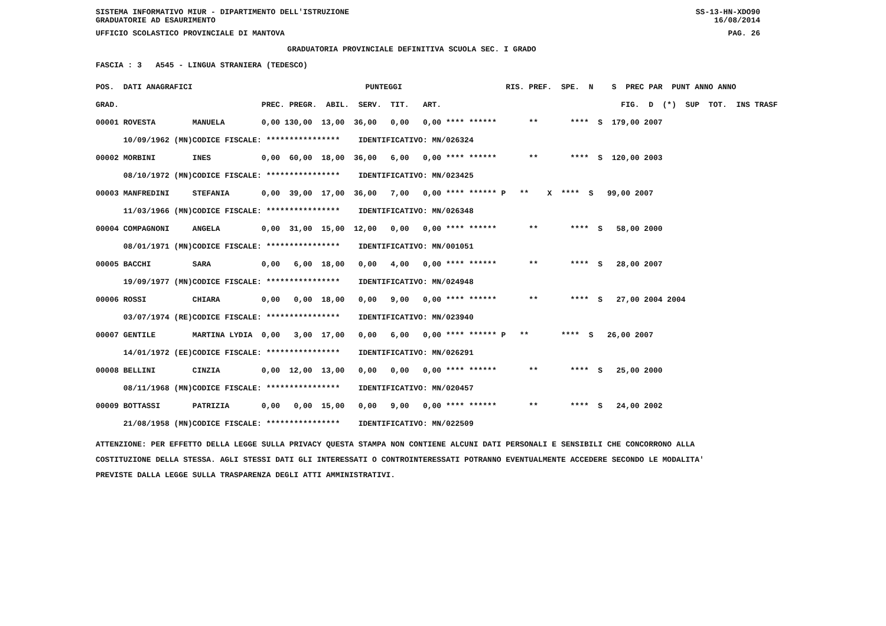SISTEMA INFORMATIVO MIUR - DIPARTIMENTO DELL'ISTRUZIONE
GRADUATORIE AD ESAURIMENTO SS-13-HN-XDO90
16/08/2014
UFFICIO SCOLASTICO PROVINCIALE DI MANTOVA PAG. 26
GRADUATORIA PROVINCIALE DEFINITIVA SCUOLA SEC. I GRADO
FASCIA : 3 A545 - LINGUA STRANIERA (TEDESCO)
| POS. DATI ANAGRAFICI | | PUNTEGGI | | RIS. PREF. SPE. N S PREC PAR PUNT ANNO ANNO |
| --- | --- | --- | --- | --- |
| GRAD. | | PREC. PREGR. ABIL. SERV. TIT. ART. | | FIG. D (*) SUP TOT. INS TRASF |
| 00001 ROVESTA | MANUELA | 0,00 130,00 13,00 36,00 0,00 0,00 **** ****** | | ** **** S 179,00 2007 |
| 10/09/1962 (MN) | CODICE FISCALE: **************** IDENTIFICATIVO: MN/026324 | | | |
| 00002 MORBINI | INES | 0,00 60,00 18,00 36,00 6,00 0,00 **** ****** | | ** **** S 120,00 2003 |
| 08/10/1972 (MN) | CODICE FISCALE: **************** IDENTIFICATIVO: MN/023425 | | | |
| 00003 MANFREDINI | STEFANIA | 0,00 39,00 17,00 36,00 7,00 0,00 **** ****** P | | ** X **** S 99,00 2007 |
| 11/03/1966 (MN) | CODICE FISCALE: **************** IDENTIFICATIVO: MN/026348 | | | |
| 00004 COMPAGNONI | ANGELA | 0,00 31,00 15,00 12,00 0,00 0,00 **** ****** | | ** **** S 58,00 2000 |
| 08/01/1971 (MN) | CODICE FISCALE: **************** IDENTIFICATIVO: MN/001051 | | | |
| 00005 BACCHI | SARA | 0,00 6,00 18,00 0,00 4,00 0,00 **** ****** | | ** **** S 28,00 2007 |
| 19/09/1977 (MN) | CODICE FISCALE: **************** IDENTIFICATIVO: MN/024948 | | | |
| 00006 ROSSI | CHIARA | 0,00 0,00 18,00 0,00 9,00 0,00 **** ****** | | ** **** S 27,00 2004 2004 |
| 03/07/1974 (RE) | CODICE FISCALE: **************** IDENTIFICATIVO: MN/023940 | | | |
| 00007 GENTILE | MARTINA LYDIA | 0,00 3,00 17,00 0,00 6,00 0,00 **** ****** P | | ** **** S 26,00 2007 |
| 14/01/1972 (EE) | CODICE FISCALE: **************** IDENTIFICATIVO: MN/026291 | | | |
| 00008 BELLINI | CINZIA | 0,00 12,00 13,00 0,00 0,00 0,00 **** ****** | | ** **** S 25,00 2000 |
| 08/11/1968 (MN) | CODICE FISCALE: **************** IDENTIFICATIVO: MN/020457 | | | |
| 00009 BOTTASSI | PATRIZIA | 0,00 0,00 15,00 0,00 9,00 0,00 **** ****** | | ** **** S 24,00 2002 |
| 21/08/1958 (MN) | CODICE FISCALE: **************** IDENTIFICATIVO: MN/022509 | | | |
ATTENZIONE: PER EFFETTO DELLA LEGGE SULLA PRIVACY QUESTA STAMPA NON CONTIENE ALCUNI DATI PERSONALI E SENSIBILI CHE CONCORRONO ALLA COSTITUZIONE DELLA STESSA. AGLI STESSI DATI GLI INTERESSATI O CONTROINTERESSATI POTRANNO EVENTUALMENTE ACCEDERE SECONDO LE MODALITA' PREVISTE DALLA LEGGE SULLA TRASPARENZA DEGLI ATTI AMMINISTRATIVI.